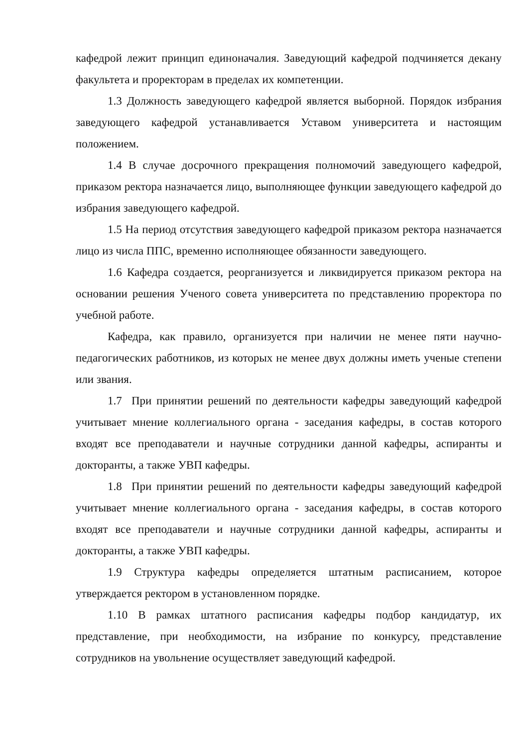кафедрой лежит принцип единоначалия. Заведующий кафедрой подчиняется декану факультета и проректорам в пределах их компетенции.
1.3 Должность заведующего кафедрой является выборной. Порядок избрания заведующего кафедрой устанавливается Уставом университета и настоящим положением.
1.4 В случае досрочного прекращения полномочий заведующего кафедрой, приказом ректора назначается лицо, выполняющее функции заведующего кафедрой до избрания заведующего кафедрой.
1.5 На период отсутствия заведующего кафедрой приказом ректора назначается лицо из числа ППС, временно исполняющее обязанности заведующего.
1.6 Кафедра создается, реорганизуется и ликвидируется приказом ректора на основании решения Ученого совета университета по представлению проректора по учебной работе.
Кафедра, как правило, организуется при наличии не менее пяти научно-педагогических работников, из которых не менее двух должны иметь ученые степени или звания.
1.7 При принятии решений по деятельности кафедры заведующий кафедрой учитывает мнение коллегиального органа - заседания кафедры, в состав которого входят все преподаватели и научные сотрудники данной кафедры, аспиранты и докторанты, а также УВП кафедры.
1.8 При принятии решений по деятельности кафедры заведующий кафедрой учитывает мнение коллегиального органа - заседания кафедры, в состав которого входят все преподаватели и научные сотрудники данной кафедры, аспиранты и докторанты, а также УВП кафедры.
1.9 Структура кафедры определяется штатным расписанием, которое утверждается ректором в установленном порядке.
1.10 В рамках штатного расписания кафедры подбор кандидатур, их представление, при необходимости, на избрание по конкурсу, представление сотрудников на увольнение осуществляет заведующий кафедрой.